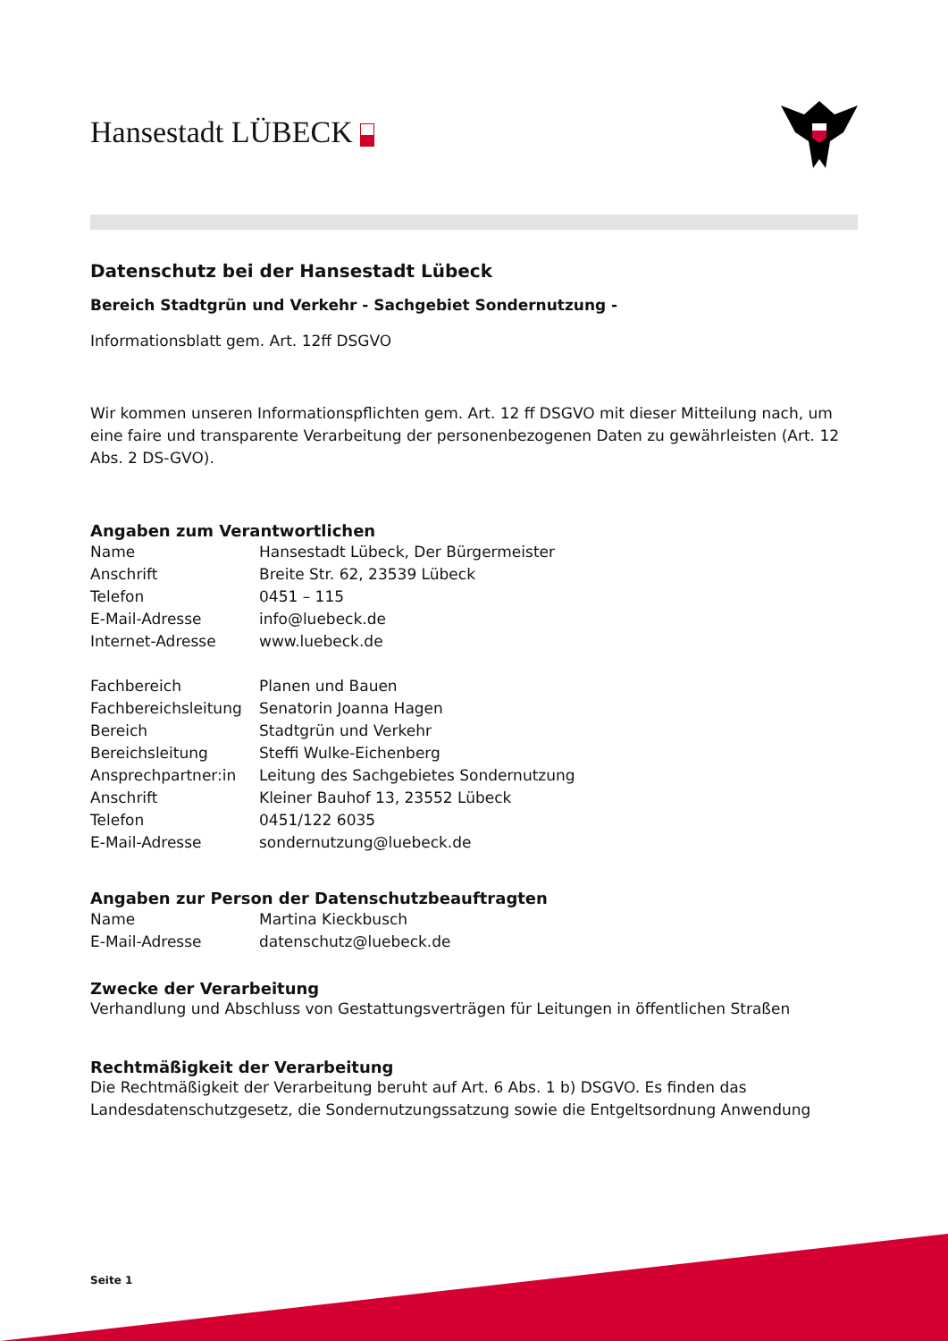Hansestadt LÜBECK
Datenschutz bei der Hansestadt Lübeck
Bereich Stadtgrün und Verkehr - Sachgebiet Sondernutzung -
Informationsblatt gem. Art. 12ff DSGVO
Wir kommen unseren Informationspflichten gem. Art. 12 ff DSGVO mit dieser Mitteilung nach, um eine faire und transparente Verarbeitung der personenbezogenen Daten zu gewährleisten (Art. 12 Abs. 2 DS-GVO).
Angaben zum Verantwortlichen
| Name | Hansestadt Lübeck, Der Bürgermeister |
| Anschrift | Breite Str. 62, 23539 Lübeck |
| Telefon | 0451 – 115 |
| E-Mail-Adresse | info@luebeck.de |
| Internet-Adresse | www.luebeck.de |
| Fachbereich | Planen und Bauen |
| Fachbereichsleitung | Senatorin Joanna Hagen |
| Bereich | Stadtgrün und Verkehr |
| Bereichsleitung | Steffi Wulke-Eichenberg |
| Ansprechpartner:in | Leitung des Sachgebietes Sondernutzung |
| Anschrift | Kleiner Bauhof 13, 23552 Lübeck |
| Telefon | 0451/122 6035 |
| E-Mail-Adresse | sondernutzung@luebeck.de |
Angaben zur Person der Datenschutzbeauftragten
| Name | Martina Kieckbusch |
| E-Mail-Adresse | datenschutz@luebeck.de |
Zwecke der Verarbeitung
Verhandlung und Abschluss von Gestattungsverträgen für Leitungen in öffentlichen Straßen
Rechtmäßigkeit der Verarbeitung
Die Rechtmäßigkeit der Verarbeitung beruht auf Art. 6 Abs. 1 b) DSGVO. Es finden das Landesdatenschutzgesetz, die Sondernutzungssatzung sowie die Entgeltsordnung Anwendung
Seite 1